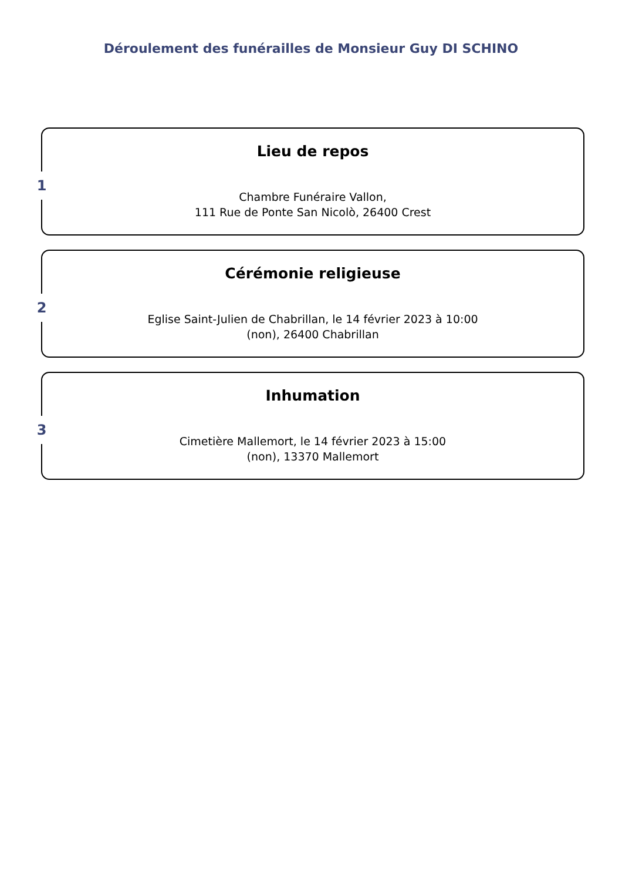Déroulement des funérailles de Monsieur Guy DI SCHINO
1
Lieu de repos
Chambre Funéraire Vallon,
111 Rue de Ponte San Nicolò, 26400 Crest
2
Cérémonie religieuse
Eglise Saint-Julien de Chabrillan, le 14 février 2023 à 10:00
(non), 26400 Chabrillan
3
Inhumation
Cimetière Mallemort, le 14 février 2023 à 15:00
(non), 13370 Mallemort